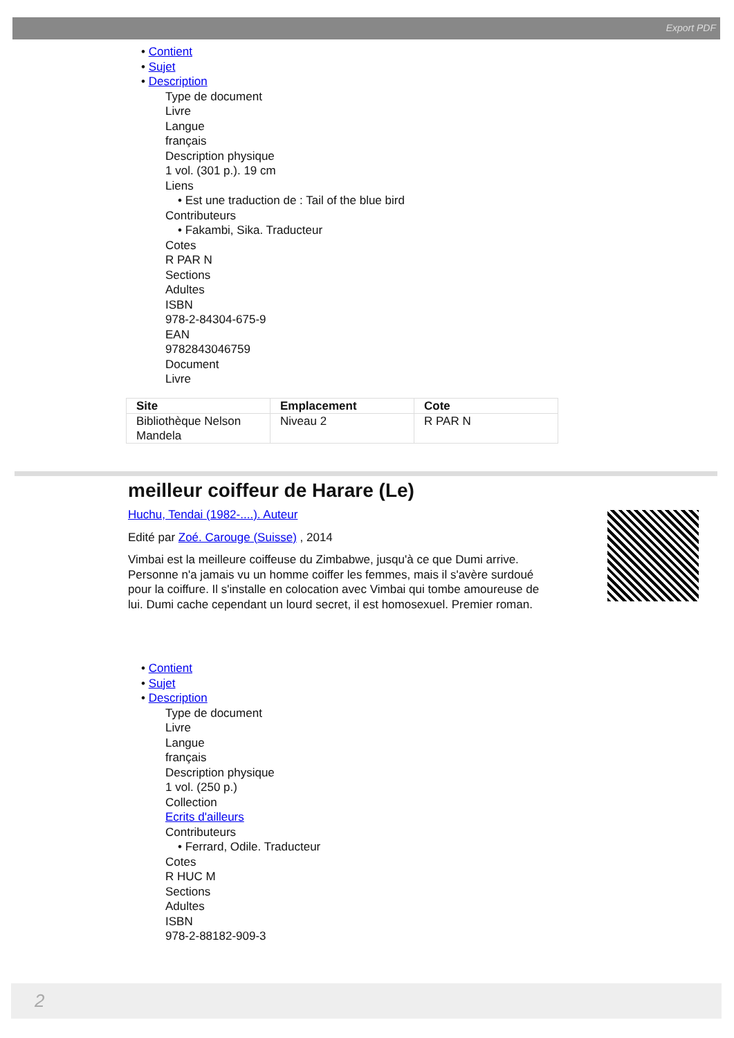Export PDF
• Contient
• Sujet
• Description
Type de document
Livre
Langue
français
Description physique
1 vol. (301 p.). 19 cm
Liens
• Est une traduction de : Tail of the blue bird
Contributeurs
• Fakambi, Sika. Traducteur
Cotes
R PAR N
Sections
Adultes
ISBN
978-2-84304-675-9
EAN
9782843046759
Document
Livre
| Site | Emplacement | Cote |
| --- | --- | --- |
| Bibliothèque Nelson Mandela | Niveau 2 | R PAR N |
meilleur coiffeur de Harare (Le)
Huchu, Tendai (1982-....). Auteur
Edité par Zoé. Carouge (Suisse) , 2014
Vimbai est la meilleure coiffeuse du Zimbabwe, jusqu'à ce que Dumi arrive. Personne n'a jamais vu un homme coiffer les femmes, mais il s'avère surdoué pour la coiffure. Il s'installe en colocation avec Vimbai qui tombe amoureuse de lui. Dumi cache cependant un lourd secret, il est homosexuel. Premier roman.
• Contient
• Sujet
• Description
Type de document
Livre
Langue
français
Description physique
1 vol. (250 p.)
Collection
Ecrits d'ailleurs
Contributeurs
• Ferrard, Odile. Traducteur
Cotes
R HUC M
Sections
Adultes
ISBN
978-2-88182-909-3
2